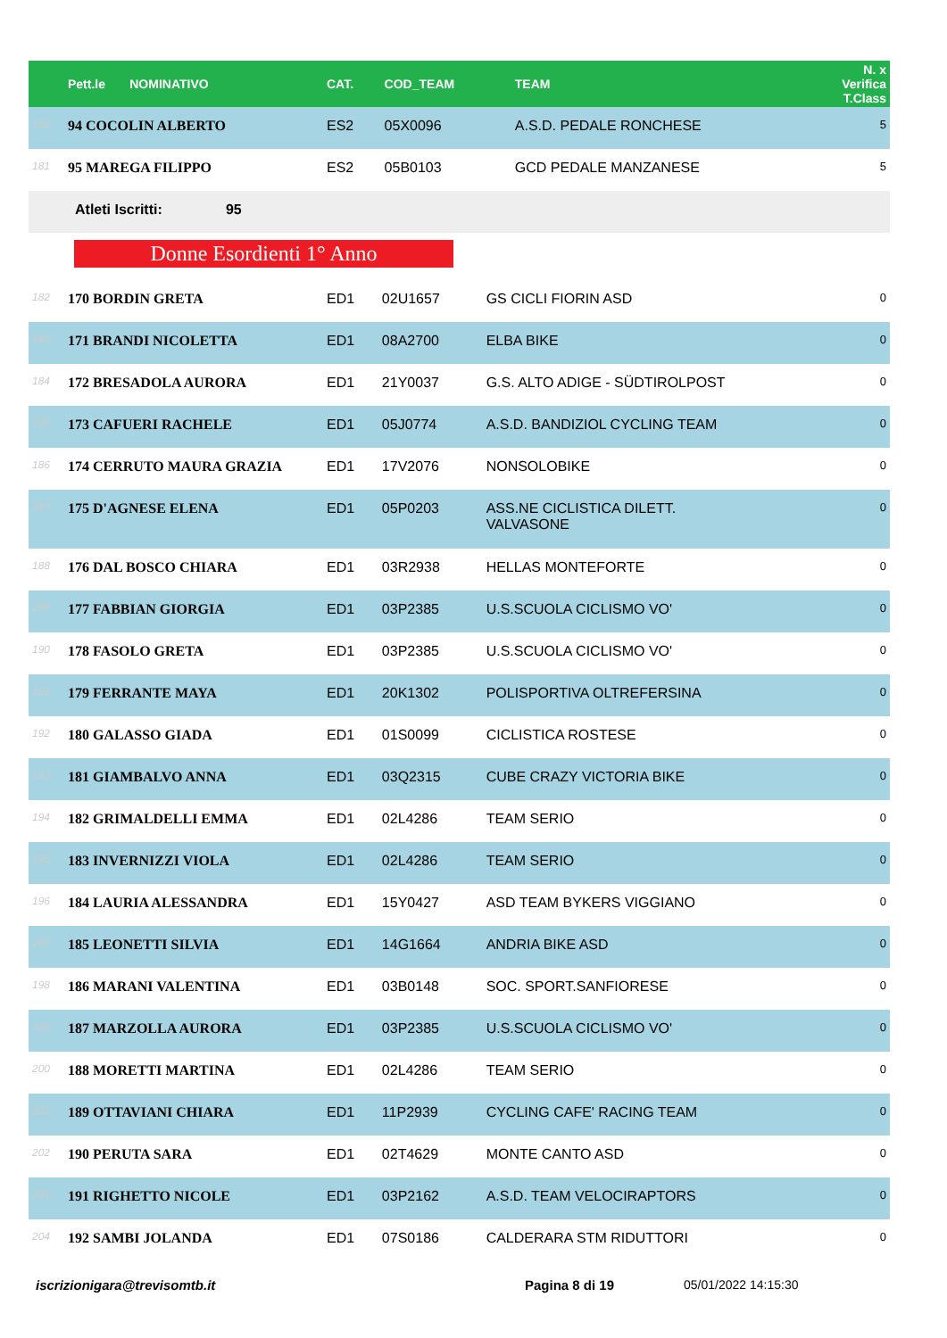| | Pett.le NOMINATIVO | CAT. | COD_TEAM | TEAM | N. x Verifica T.Class |
| --- | --- | --- | --- | --- | --- |
| 180 | 94 COCOLIN ALBERTO | ES2 | 05X0096 | A.S.D. PEDALE RONCHESE | 5 |
| 181 | 95 MAREGA FILIPPO | ES2 | 05B0103 | GCD PEDALE MANZANESE | 5 |
| Atleti Iscritti: 95 | | | | | |
Donne Esordienti 1° Anno
| 182 | 170 BORDIN GRETA | ED1 | 02U1657 | GS CICLI FIORIN ASD | 0 |
| 183 | 171 BRANDI NICOLETTA | ED1 | 08A2700 | ELBA BIKE | 0 |
| 184 | 172 BRESADOLA AURORA | ED1 | 21Y0037 | G.S. ALTO ADIGE - SÜDTIROLPOST | 0 |
| 185 | 173 CAFUERI RACHELE | ED1 | 05J0774 | A.S.D. BANDIZIOL CYCLING TEAM | 0 |
| 186 | 174 CERRUTO MAURA GRAZIA | ED1 | 17V2076 | NONSOLOBIKE | 0 |
| 187 | 175 D'AGNESE ELENA | ED1 | 05P0203 | ASS.NE CICLISTICA DILETT. VALVASONE | 0 |
| 188 | 176 DAL BOSCO CHIARA | ED1 | 03R2938 | HELLAS MONTEFORTE | 0 |
| 189 | 177 FABBIAN GIORGIA | ED1 | 03P2385 | U.S.SCUOLA CICLISMO VO' | 0 |
| 190 | 178 FASOLO GRETA | ED1 | 03P2385 | U.S.SCUOLA CICLISMO VO' | 0 |
| 191 | 179 FERRANTE MAYA | ED1 | 20K1302 | POLISPORTIVA OLTREFERSINA | 0 |
| 192 | 180 GALASSO GIADA | ED1 | 01S0099 | CICLISTICA ROSTESE | 0 |
| 193 | 181 GIAMBALVO ANNA | ED1 | 03Q2315 | CUBE CRAZY VICTORIA BIKE | 0 |
| 194 | 182 GRIMALDELLI EMMA | ED1 | 02L4286 | TEAM SERIO | 0 |
| 195 | 183 INVERNIZZI VIOLA | ED1 | 02L4286 | TEAM SERIO | 0 |
| 196 | 184 LAURIA ALESSANDRA | ED1 | 15Y0427 | ASD TEAM BYKERS VIGGIANO | 0 |
| 197 | 185 LEONETTI SILVIA | ED1 | 14G1664 | ANDRIA BIKE ASD | 0 |
| 198 | 186 MARANI VALENTINA | ED1 | 03B0148 | SOC. SPORT.SANFIORESE | 0 |
| 199 | 187 MARZOLLA AURORA | ED1 | 03P2385 | U.S.SCUOLA CICLISMO VO' | 0 |
| 200 | 188 MORETTI MARTINA | ED1 | 02L4286 | TEAM SERIO | 0 |
| 201 | 189 OTTAVIANI CHIARA | ED1 | 11P2939 | CYCLING CAFE' RACING TEAM | 0 |
| 202 | 190 PERUTA SARA | ED1 | 02T4629 | MONTE CANTO ASD | 0 |
| 203 | 191 RIGHETTO NICOLE | ED1 | 03P2162 | A.S.D. TEAM VELOCIRAPTORS | 0 |
| 204 | 192 SAMBI JOLANDA | ED1 | 07S0186 | CALDERARA STM RIDUTTORI | 0 |
iscrizionigara@trevisomtb.it Pagina 8 di 19 05/01/2022 14:15:30